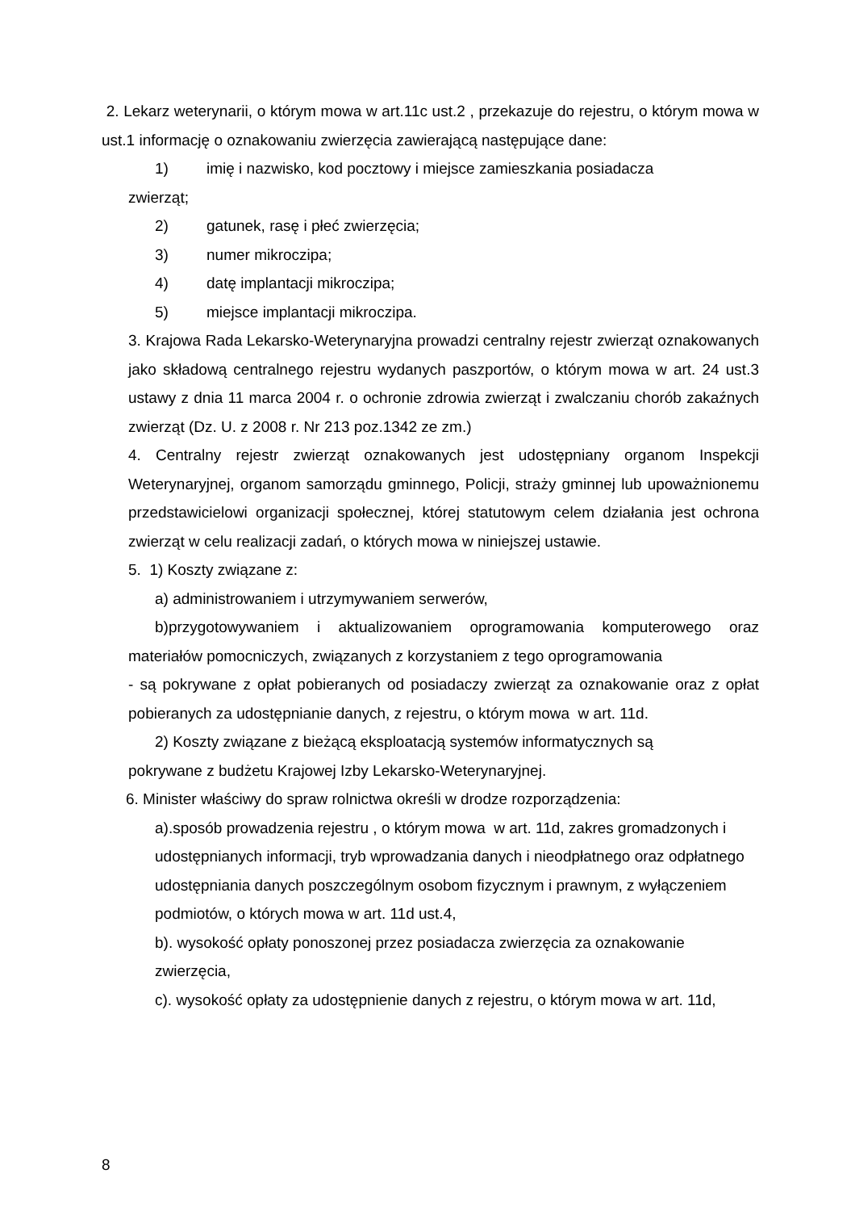2. Lekarz weterynarii, o którym mowa w art.11c ust.2 , przekazuje do rejestru, o którym mowa w ust.1 informację o oznakowaniu zwierzęcia zawierającą następujące dane:
1) imię i nazwisko, kod pocztowy i miejsce zamieszkania posiadacza
zwierząt;
2) gatunek, rasę i płeć zwierzęcia;
3) numer mikroczipa;
4) datę implantacji mikroczipa;
5) miejsce implantacji mikroczipa.
3. Krajowa Rada Lekarsko-Weterynaryjna prowadzi centralny rejestr zwierząt oznakowanych jako składową centralnego rejestru wydanych paszportów, o którym mowa w art. 24 ust.3 ustawy z dnia 11 marca 2004 r. o ochronie zdrowia zwierząt i zwalczaniu chorób zakaźnych zwierząt (Dz. U. z 2008 r. Nr 213 poz.1342 ze zm.)
4. Centralny rejestr zwierząt oznakowanych jest udostępniany organom Inspekcji Weterynaryjnej, organom samorządu gminnego, Policji, straży gminnej lub upoważnionemu przedstawicielowi organizacji społecznej, której statutowym celem działania jest ochrona zwierząt w celu realizacji zadań, o których mowa w niniejszej ustawie.
5. 1) Koszty związane z:
a) administrowaniem i utrzymywaniem serwerów,
b)przygotowywaniem i aktualizowaniem oprogramowania komputerowego oraz materiałów pomocniczych, związanych z korzystaniem z tego oprogramowania
- są pokrywane z opłat pobieranych od posiadaczy zwierząt za oznakowanie oraz z opłat pobieranych za udostępnianie danych, z rejestru, o którym mowa w art. 11d.
2) Koszty związane z bieżącą eksploatacją systemów informatycznych są
pokrywane z budżetu Krajowej Izby Lekarsko-Weterynaryjnej.
6. Minister właściwy do spraw rolnictwa określi w drodze rozporządzenia:
a).sposób prowadzenia rejestru , o którym mowa w art. 11d, zakres gromadzonych i udostępnianych informacji, tryb wprowadzania danych i nieodpłatnego oraz odpłatnego udostępniania danych poszczególnym osobom fizycznym i prawnym, z wyłączeniem podmiotów, o których mowa w art. 11d ust.4,
b). wysokość opłaty ponoszonej przez posiadacza zwierzęcia za oznakowanie zwierzęcia,
c). wysokość opłaty za udostępnienie danych z rejestru, o którym mowa w art. 11d,
8